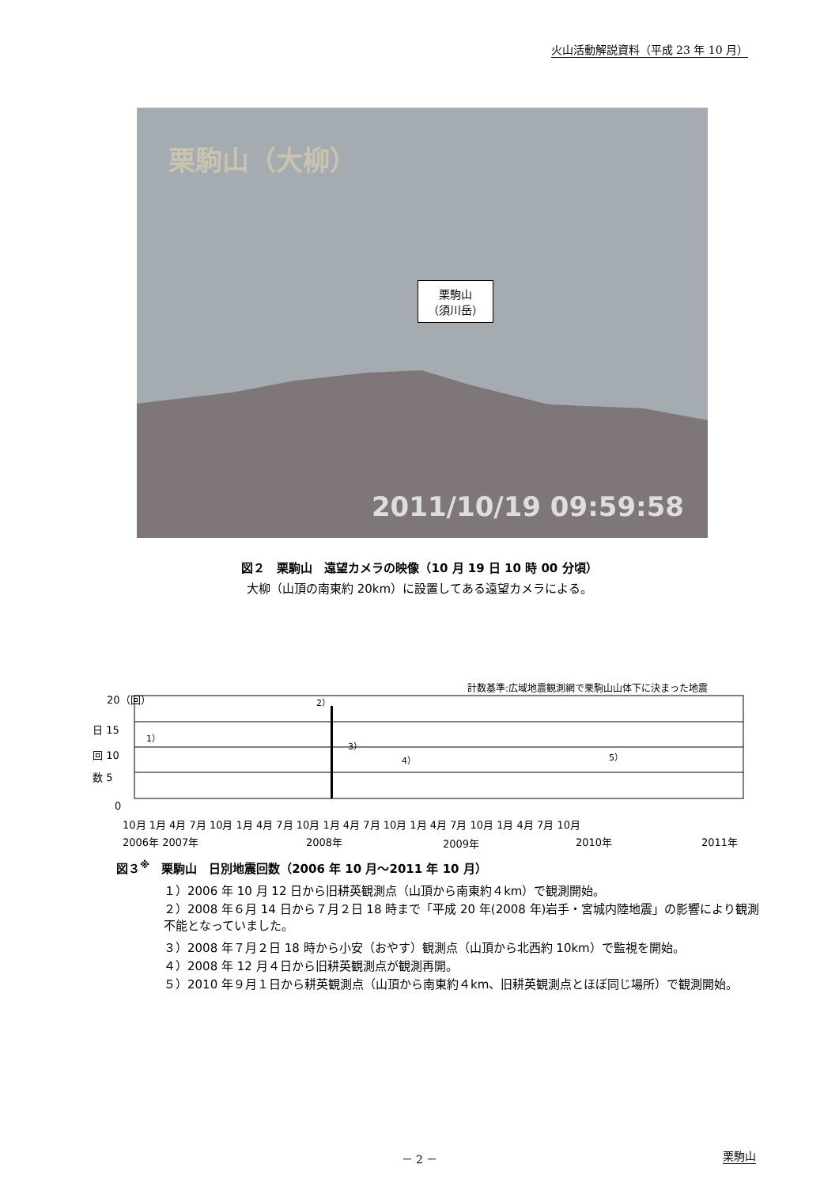火山活動解説資料（平成 23 年 10 月）
栗駒山（大柳）
栗駒山
（須川岳）
2011/10/19 09:59:58
図２　栗駒山　遠望カメラの映像（10 月 19 日 10 時 00 分頃）
大柳（山頂の南東約 20km）に設置してある遠望カメラによる。
計数基準:広域地震観測網で栗駒山山体下に決まった地震
20（回）
日 15
回 10
数 5
0
1）
2）
3）
4）
5）
10月 1月 4月 7月 10月 1月 4月 7月 10月 1月 4月 7月 10月 1月 4月 7月 10月 1月 4月 7月 10月
2006年 2007年
2008年
2009年
2010年
2011年
図３<sup>※</sup>　栗駒山　日別地震回数（2006 年 10 月～2011 年 10 月）
１）2006 年 10 月 12 日から旧耕英観測点（山頂から南東約４km）で観測開始。
２）2008 年６月 14 日から７月２日 18 時まで「平成 20 年(2008 年)岩手・宮城内陸地震」の影響により観測不能となっていました。
３）2008 年７月２日 18 時から小安（おやす）観測点（山頂から北西約 10km）で監視を開始。
４）2008 年 12 月４日から旧耕英観測点が観測再開。
５）2010 年９月１日から耕英観測点（山頂から南東約４km、旧耕英観測点とほぼ同じ場所）で観測開始。
－ 2 － 栗駒山